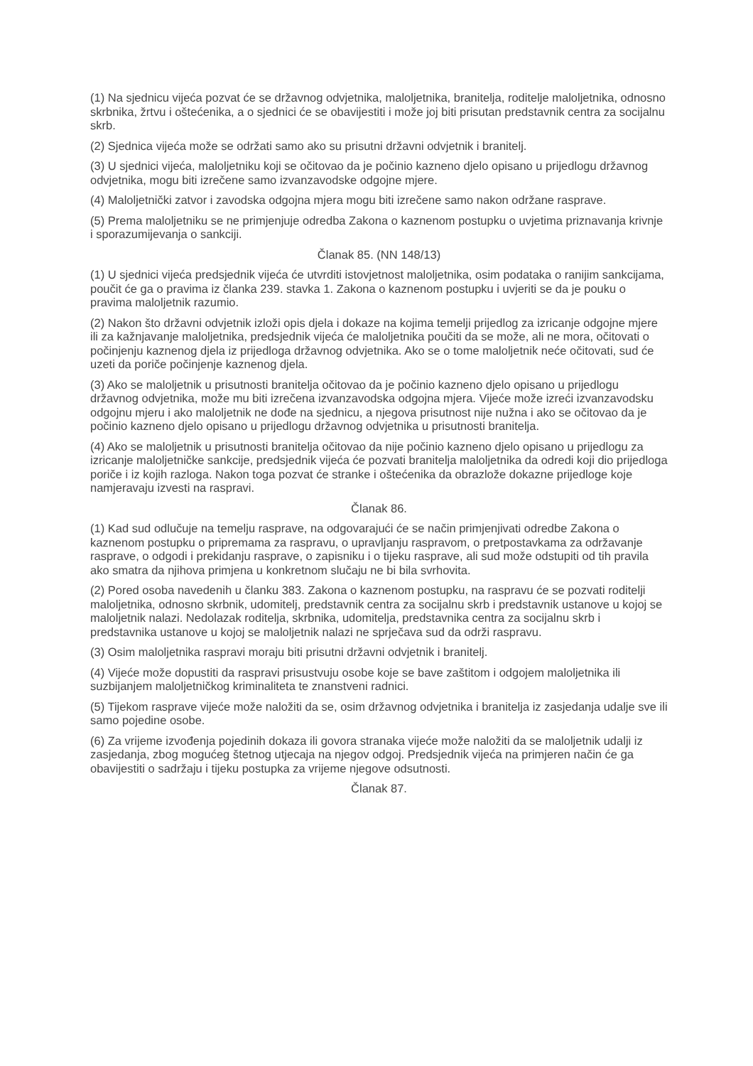(1) Na sjednicu vijeća pozvat će se državnog odvjetnika, maloljetnika, branitelja, roditelje maloljetnika, odnosno skrbnika, žrtvu i oštećenika, a o sjednici će se obavijestiti i može joj biti prisutan predstavnik centra za socijalnu skrb.
(2) Sjednica vijeća može se održati samo ako su prisutni državni odvjetnik i branitelj.
(3) U sjednici vijeća, maloljetniku koji se očitovao da je počinio kazneno djelo opisano u prijedlogu državnog odvjetnika, mogu biti izrečene samo izvanzavodske odgojne mjere.
(4) Maloljetnički zatvor i zavodska odgojna mjera mogu biti izrečene samo nakon održane rasprave.
(5) Prema maloljetniku se ne primjenjuje odredba Zakona o kaznenom postupku o uvjetima priznavanja krivnje i sporazumijevanja o sankciji.
Članak 85. (NN 148/13)
(1) U sjednici vijeća predsjednik vijeća će utvrditi istovjetnost maloljetnika, osim podataka o ranijim sankcijama, poučit će ga o pravima iz članka 239. stavka 1. Zakona o kaznenom postupku i uvjeriti se da je pouku o pravima maloljetnik razumio.
(2) Nakon što državni odvjetnik izloži opis djela i dokaze na kojima temelji prijedlog za izricanje odgojne mjere ili za kažnjavanje maloljetnika, predsjednik vijeća će maloljetnika poučiti da se može, ali ne mora, očitovati o počinjenju kaznenog djela iz prijedloga državnog odvjetnika. Ako se o tome maloljetnik neće očitovati, sud će uzeti da poriče počinjenje kaznenog djela.
(3) Ako se maloljetnik u prisutnosti branitelja očitovao da je počinio kazneno djelo opisano u prijedlogu državnog odvjetnika, može mu biti izrečena izvanzavodska odgojna mjera. Vijeće može izreći izvanzavodsku odgojnu mjeru i ako maloljetnik ne dođe na sjednicu, a njegova prisutnost nije nužna i ako se očitovao da je počinio kazneno djelo opisano u prijedlogu državnog odvjetnika u prisutnosti branitelja.
(4) Ako se maloljetnik u prisutnosti branitelja očitovao da nije počinio kazneno djelo opisano u prijedlogu za izricanje maloljetničke sankcije, predsjednik vijeća će pozvati branitelja maloljetnika da odredi koji dio prijedloga poriče i iz kojih razloga. Nakon toga pozvat će stranke i oštećenika da obrazlože dokazne prijedloge koje namjeravaju izvesti na raspravi.
Članak 86.
(1) Kad sud odlučuje na temelju rasprave, na odgovarajući će se način primjenjivati odredbe Zakona o kaznenom postupku o pripremama za raspravu, o upravljanju raspravom, o pretpostavkama za održavanje rasprave, o odgodi i prekidanju rasprave, o zapisniku i o tijeku rasprave, ali sud može odstupiti od tih pravila ako smatra da njihova primjena u konkretnom slučaju ne bi bila svrhovita.
(2) Pored osoba navedenih u članku 383. Zakona o kaznenom postupku, na raspravu će se pozvati roditelji maloljetnika, odnosno skrbnik, udomitelj, predstavnik centra za socijalnu skrb i predstavnik ustanove u kojoj se maloljetnik nalazi. Nedolazak roditelja, skrbnika, udomitelja, predstavnika centra za socijalnu skrb i predstavnika ustanove u kojoj se maloljetnik nalazi ne sprječava sud da održi raspravu.
(3) Osim maloljetnika raspravi moraju biti prisutni državni odvjetnik i branitelj.
(4) Vijeće može dopustiti da raspravi prisustvuju osobe koje se bave zaštitom i odgojem maloljetnika ili suzbijanjem maloljetničkog kriminaliteta te znanstveni radnici.
(5) Tijekom rasprave vijeće može naložiti da se, osim državnog odvjetnika i branitelja iz zasjedanja udalje sve ili samo pojedine osobe.
(6) Za vrijeme izvođenja pojedinih dokaza ili govora stranaka vijeće može naložiti da se maloljetnik udalji iz zasjedanja, zbog mogućeg štetnog utjecaja na njegov odgoj. Predsjednik vijeća na primjeren način će ga obavijestiti o sadržaju i tijeku postupka za vrijeme njegove odsutnosti.
Članak 87.